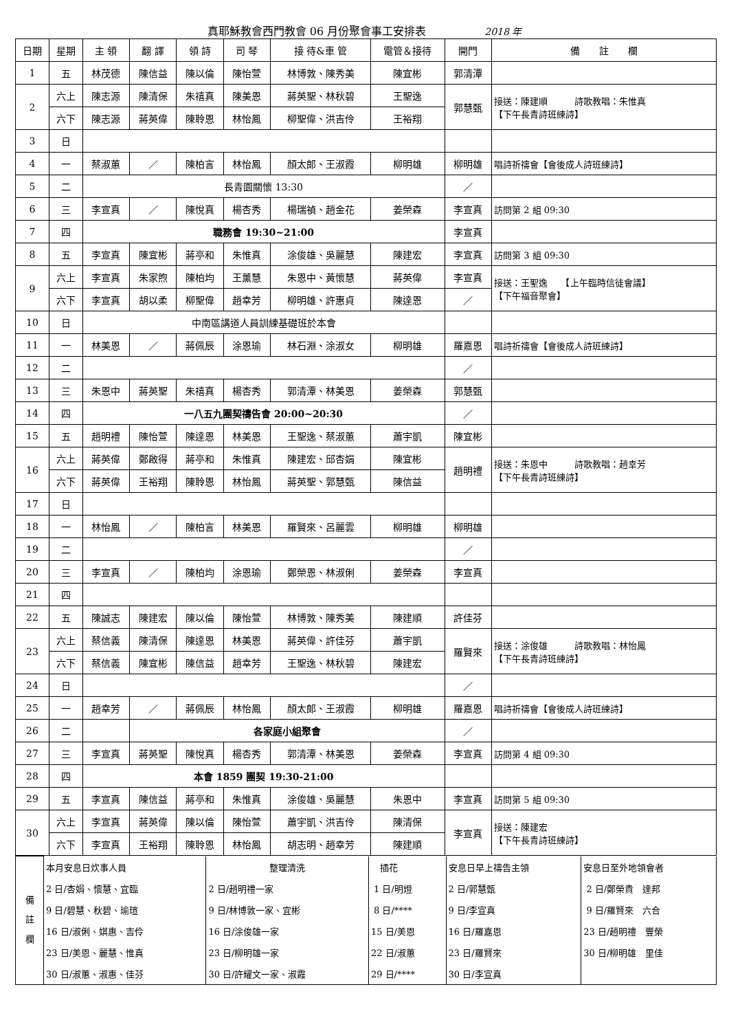真耶穌教會西門教會 06 月份聚會事工安排表 2018 年
| 日期 | 星期 | 主 領 | 翻 譯 | 領 詩 | 司 琴 | 接 待&車 管 | 電管＆接待 | 開門 | 備 註 欄 |
| --- | --- | --- | --- | --- | --- | --- | --- | --- | --- |
| 1 | 五 | 林茂德 | 陳信益 | 陳以倫 | 陳怡萱 | 林博敦、陳秀美 | 陳宜彬 | 郭清潭 | |
| 2 | 六上 | 陳志源 | 陳清保 | 朱禧真 | 陳美恩 | 蔣英聖、林秋碧 | 王聖逸 | 郭慧甄 | 接送：陳建順 詩歌教唱：朱惟真 【下午長青詩班練詩】 |
| | 六下 | 陳志源 | 蔣英偉 | 陳聆恩 | 林怡鳳 | 柳聖偉、洪吉伶 | 王裕翔 | | |
| 3 | 日 | | | | | | | | |
| 4 | 一 | 蔡淑蕙 | ／ | 陳柏言 | 林怡鳳 | 顏太郎、王淑霞 | 柳明雄 | 柳明雄 | 唱詩祈禱會【會後成人詩班練詩】 |
| 5 | 二 | 長青園關懷 13:30 | | | | | | ／ | |
| 6 | 三 | 李宣真 | ／ | 陳悅真 | 楊杏秀 | 楊瑞禎、趙金花 | 姜榮森 | 李宣真 | 訪問第 2 組 09:30 |
| 7 | 四 | 職務會 19:30~21:00 | | | | | | 李宣真 | |
| 8 | 五 | 李宣真 | 陳宜彬 | 蔣亭和 | 朱惟真 | 涂俊雄、吳麗慧 | 陳建宏 | 李宣真 | 訪問第 3 組 09:30 |
| 9 | 六上 | 李宣真 | 朱家煦 | 陳柏均 | 王薰慧 | 朱恩中、黃懷慧 | 蔣英偉 | 李宣真 | 接送：王聖逸 【上午臨時信徒會議】 【下午福音聚會】 |
| | 六下 | 李宣真 | 胡以柔 | 柳聖偉 | 趙幸芳 | 柳明雄、許惠貞 | 陳達恩 | ／ | |
| 10 | 日 | 中南區講道人員訓練基礎班於本會 | | | | | | | |
| 11 | 一 | 林美恩 | ／ | 蔣佩辰 | 涂恩瑜 | 林石淵、涂淑女 | 柳明雄 | 羅嘉恩 | 唱詩祈禱會【會後成人詩班練詩】 |
| 12 | 二 | | | | | | | ／ | |
| 13 | 三 | 朱恩中 | 蔣英聖 | 朱禧真 | 楊杏秀 | 郭清潭、林美恩 | 姜榮森 | 郭慧甄 | |
| 14 | 四 | 一八五九團契禱告會 20:00~20:30 | | | | | | ／ | |
| 15 | 五 | 趙明禮 | 陳怡萱 | 陳達恩 | 林美恩 | 王聖逸、蔡淑蕙 | 蕭宇凱 | 陳宜彬 | |
| 16 | 六上 | 蔣英偉 | 鄭啟得 | 蔣亭和 | 朱惟真 | 陳建宏、邱杏娟 | 陳宜彬 | 趙明禮 | 接送：朱恩中 詩歌教唱：趙幸芳 【下午長青詩班練詩】 |
| | 六下 | 蔣英偉 | 王裕翔 | 陳聆恩 | 林怡鳳 | 蔣英聖、郭慧甄 | 陳信益 | | |
| 17 | 日 | | | | | | | | |
| 18 | 一 | 林怡鳳 | ／ | 陳柏言 | 林美恩 | 羅賢來、呂麗雲 | 柳明雄 | 柳明雄 | |
| 19 | 二 | | | | | | | ／ | |
| 20 | 三 | 李宣真 | ／ | 陳柏均 | 涂恩瑜 | 鄭榮恩、林淑俐 | 姜榮森 | 李宣真 | |
| 21 | 四 | | | | | | | | |
| 22 | 五 | 陳誠志 | 陳建宏 | 陳以倫 | 陳怡萱 | 林博敦、陳秀美 | 陳建順 | 許佳芬 | |
| 23 | 六上 | 蔡信義 | 陳清保 | 陳達恩 | 林美恩 | 蔣英偉、許佳芬 | 蕭宇凱 | 羅賢來 | 接送：涂俊雄 詩歌教唱：林怡鳳 【下午長青詩班練詩】 |
| | 六下 | 蔡信義 | 陳宜彬 | 陳信益 | 趙幸芳 | 王聖逸、林秋碧 | 陳建宏 | | |
| 24 | 日 | | | | | | | ／ | |
| 25 | 一 | 趙幸芳 | ／ | 蔣佩辰 | 林怡鳳 | 顏太郎、王淑霞 | 柳明雄 | 羅嘉恩 | 唱詩祈禱會【會後成人詩班練詩】 |
| 26 | 二 | | 各家庭小組聚會 | | | | | ／ | |
| 27 | 三 | 李宣真 | 蔣英聖 | 陳悅真 | 楊杏秀 | 郭清潭、林美恩 | 姜榮森 | 李宣真 | 訪問第 4 組 09:30 |
| 28 | 四 | 本會 1859 團契 19:30-21:00 | | | | | | | |
| 29 | 五 | 李宣真 | 陳信益 | 蔣亭和 | 朱惟真 | 涂俊雄、吳麗慧 | 朱恩中 | 李宣真 | 訪問第 5 組 09:30 |
| 30 | 六上 | 李宣真 | 蔣英偉 | 陳以倫 | 陳怡萱 | 蕭宇凱、洪吉伶 | 陳清保 | 李宣真 | 接送：陳建宏 【下午長青詩班練詩】 |
| | 六下 | 李宣真 | 王裕翔 | 陳聆恩 | 林怡鳳 | 胡志明、趙幸芳 | 陳建順 | | |
| 備 註 欄 | 本月安息日炊事人員 | 整理清洗 | 插花 | 安息日早上禱告主領 | 安息日至外地領會者 |
| | 2 日/杏娟、懷慧、宜臨 | 2 日/趙明禮一家 | 1 日/明燈 | 2 日/郭慧甄 | 2 日/鄭榮貴 達邦 |
| | 9 日/碧慧、秋碧、瑜瑄 | 9 日/林博敦一家、宜彬 | 8 日/**** | 9 日/李宣真 | 9 日/羅賢來 六合 |
| | 16 日/淑俐、娸惠、吉伶 | 16 日/涂俊雄一家 | 15 日/美恩 | 16 日/羅嘉恩 | 23 日/趙明禮 豐榮 |
| | 23 日/美恩、麗慧、惟真 | 23 日/柳明雄一家 | 22 日/淑蕙 | 23 日/羅賢來 | 30 日/柳明雄 里佳 |
| | 30 日/淑蕙、淑惠、佳芬 | 30 日/許耀文一家、淑霞 | 29 日/**** | 30 日/李宣真 | |